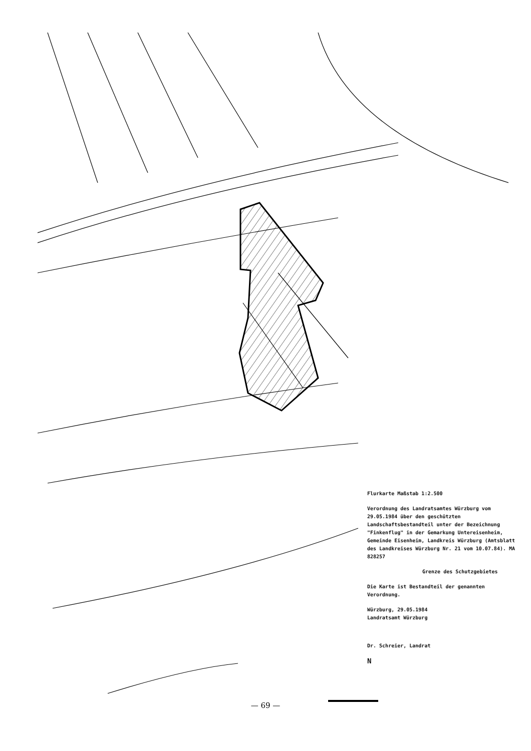Flurkarte Maßstab 1:2.500
Verordnung des Landratsamtes Würzburg vom 29.05.1984 über den geschützten Landschaftsbestandteil unter der Bezeichnung "Finkenflug" in der Gemarkung Untereisenheim, Gemeinde Eisenheim, Landkreis Würzburg (Amtsblatt des Landkreises Würzburg Nr. 21 vom 10.07.84). MA 828257
Grenze des Schutzgebietes
Die Karte ist Bestandteil der genannten Verordnung.
Würzburg, 29.05.1984
Landratsamt Würzburg
Dr. Schreier, Landrat
N
— 69 —